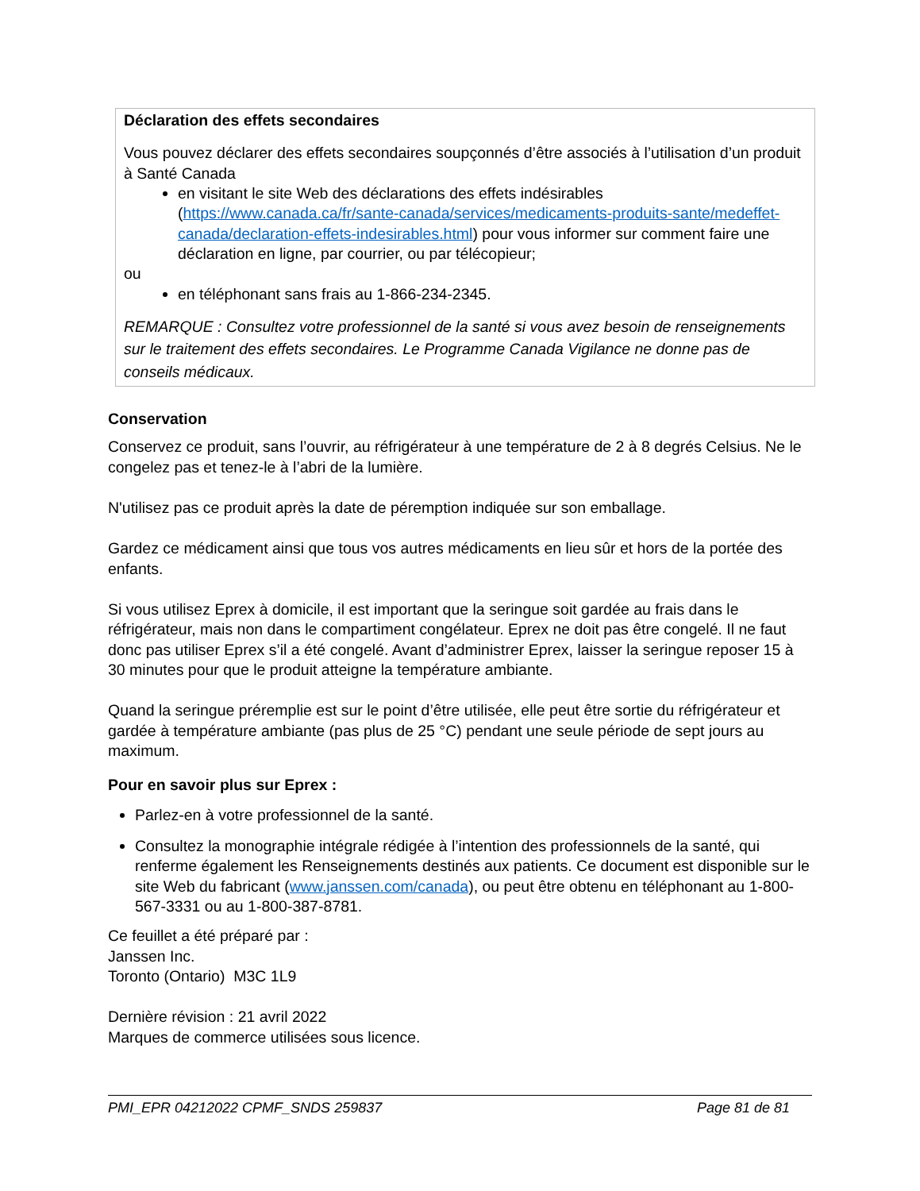Déclaration des effets secondaires
Vous pouvez déclarer des effets secondaires soupçonnés d’être associés à l’utilisation d’un produit à Santé Canada
en visitant le site Web des déclarations des effets indésirables (https://www.canada.ca/fr/sante-canada/services/medicaments-produits-sante/medeffet-canada/declaration-effets-indesirables.html) pour vous informer sur comment faire une déclaration en ligne, par courrier, ou par télécopieur;
ou
en téléphonant sans frais au 1-866-234-2345.
REMARQUE : Consultez votre professionnel de la santé si vous avez besoin de renseignements sur le traitement des effets secondaires. Le Programme Canada Vigilance ne donne pas de conseils médicaux.
Conservation
Conservez ce produit, sans l’ouvrir, au réfrigérateur à une température de 2 à 8 degrés Celsius. Ne le congelez pas et tenez-le à l’abri de la lumière.
N'utilisez pas ce produit après la date de péremption indiquée sur son emballage.
Gardez ce médicament ainsi que tous vos autres médicaments en lieu sûr et hors de la portée des enfants.
Si vous utilisez Eprex à domicile, il est important que la seringue soit gardée au frais dans le réfrigérateur, mais non dans le compartiment congélateur. Eprex ne doit pas être congelé. Il ne faut donc pas utiliser Eprex s’il a été congelé. Avant d’administrer Eprex, laisser la seringue reposer 15 à 30 minutes pour que le produit atteigne la température ambiante.
Quand la seringue préremplie est sur le point d’être utilisée, elle peut être sortie du réfrigérateur et gardée à température ambiante (pas plus de 25 °C) pendant une seule période de sept jours au maximum.
Pour en savoir plus sur Eprex :
Parlez-en à votre professionnel de la santé.
Consultez la monographie intégrale rédigée à l’intention des professionnels de la santé, qui renferme également les Renseignements destinés aux patients. Ce document est disponible sur le site Web du fabricant (www.janssen.com/canada), ou peut être obtenu en téléphonant au 1-800-567-3331 ou au 1-800-387-8781.
Ce feuillet a été préparé par :
Janssen Inc.
Toronto (Ontario) M3C 1L9
Dernière révision : 21 avril 2022
Marques de commerce utilisées sous licence.
PMI_EPR 04212022 CPMF_SNDS 259837 Page 81 de 81